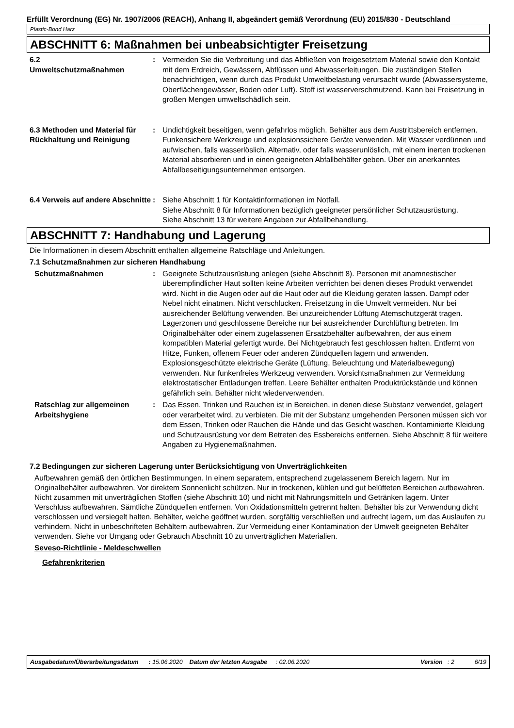Erfüllt Verordnung (EG) Nr. 1907/2006 (REACH), Anhang II, abgeändert gemäß Verordnung (EU) 2015/830 - Deutschland
Plastic-Bond Harz
ABSCHNITT 6: Maßnahmen bei unbeabsichtigter Freisetzung
6.2
Umweltschutzmaßnahmen
: Vermeiden Sie die Verbreitung und das Abfließen von freigesetztem Material sowie den Kontakt mit dem Erdreich, Gewässern, Abflüssen und Abwasserleitungen. Die zuständigen Stellen benachrichtigen, wenn durch das Produkt Umweltbelastung verursacht wurde (Abwassersysteme, Oberflächengewässer, Boden oder Luft). Stoff ist wasserverschmutzend. Kann bei Freisetzung in großen Mengen umweltschädlich sein.
6.3 Methoden und Material für Rückhaltung und Reinigung
: Undichtigkeit beseitigen, wenn gefahrlos möglich. Behälter aus dem Austrittsbereich entfernen. Funkensichere Werkzeuge und explosionssichere Geräte verwenden. Mit Wasser verdünnen und aufwischen, falls wasserlöslich. Alternativ, oder falls wasserunlöslich, mit einem inerten trockenen Material absorbieren und in einen geeigneten Abfallbehälter geben. Über ein anerkanntes Abfallbeseitigungsunternehmen entsorgen.
6.4 Verweis auf andere Abschnitte
: Siehe Abschnitt 1 für Kontaktinformationen im Notfall.
Siehe Abschnitt 8 für Informationen bezüglich geeigneter persönlicher Schutzausrüstung.
Siehe Abschnitt 13 für weitere Angaben zur Abfallbehandlung.
ABSCHNITT 7: Handhabung und Lagerung
Die Informationen in diesem Abschnitt enthalten allgemeine Ratschläge und Anleitungen.
7.1 Schutzmaßnahmen zur sicheren Handhabung
Schutzmaßnahmen : Geeignete Schutzausrüstung anlegen (siehe Abschnitt 8). Personen mit anamnestischer überempfindlicher Haut sollten keine Arbeiten verrichten bei denen dieses Produkt verwendet wird. Nicht in die Augen oder auf die Haut oder auf die Kleidung geraten lassen. Dampf oder Nebel nicht einatmen. Nicht verschlucken. Freisetzung in die Umwelt vermeiden. Nur bei ausreichender Belüftung verwenden. Bei unzureichender Lüftung Atemschutzgerät tragen. Lagerzonen und geschlossene Bereiche nur bei ausreichender Durchlüftung betreten. Im Originalbehälter oder einem zugelassenen Ersatzbehälter aufbewahren, der aus einem kompatiblen Material gefertigt wurde. Bei Nichtgebrauch fest geschlossen halten. Entfernt von Hitze, Funken, offenem Feuer oder anderen Zündquellen lagern und anwenden. Explosionsgeschützte elektrische Geräte (Lüftung, Beleuchtung und Materialbewegung) verwenden. Nur funkenfreies Werkzeug verwenden. Vorsichtsmaßnahmen zur Vermeidung elektrostatischer Entladungen treffen. Leere Behälter enthalten Produktrückstände und können gefährlich sein. Behälter nicht wiederverwenden.
Ratschlag zur allgemeinen Arbeitshygiene
: Das Essen, Trinken und Rauchen ist in Bereichen, in denen diese Substanz verwendet, gelagert oder verarbeitet wird, zu verbieten. Die mit der Substanz umgehenden Personen müssen sich vor dem Essen, Trinken oder Rauchen die Hände und das Gesicht waschen. Kontaminierte Kleidung und Schutzausrüstung vor dem Betreten des Essbereichs entfernen. Siehe Abschnitt 8 für weitere Angaben zu Hygienemaßnahmen.
7.2 Bedingungen zur sicheren Lagerung unter Berücksichtigung von Unverträglichkeiten
Aufbewahren gemäß den örtlichen Bestimmungen. In einem separatem, entsprechend zugelassenem Bereich lagern. Nur im Originalbehälter aufbewahren. Vor direktem Sonnenlicht schützen. Nur in trockenen, kühlen und gut belüfteten Bereichen aufbewahren. Nicht zusammen mit unverträglichen Stoffen (siehe Abschnitt 10) und nicht mit Nahrungsmitteln und Getränken lagern. Unter Verschluss aufbewahren. Sämtliche Zündquellen entfernen. Von Oxidationsmitteln getrennt halten. Behälter bis zur Verwendung dicht verschlossen und versiegelt halten. Behälter, welche geöffnet wurden, sorgfältig verschließen und aufrecht lagern, um das Auslaufen zu verhindern. Nicht in unbeschrifteten Behältern aufbewahren. Zur Vermeidung einer Kontamination der Umwelt geeigneten Behälter verwenden. Siehe vor Umgang oder Gebrauch Abschnitt 10 zu unverträglichen Materialien.
Seveso-Richtlinie - Meldeschwellen
Gefahrenkriterien
Ausgabedatum/Überarbeitungsdatum : 15.06.2020 Datum der letzten Ausgabe : 02.06.2020 Version : 2 6/19